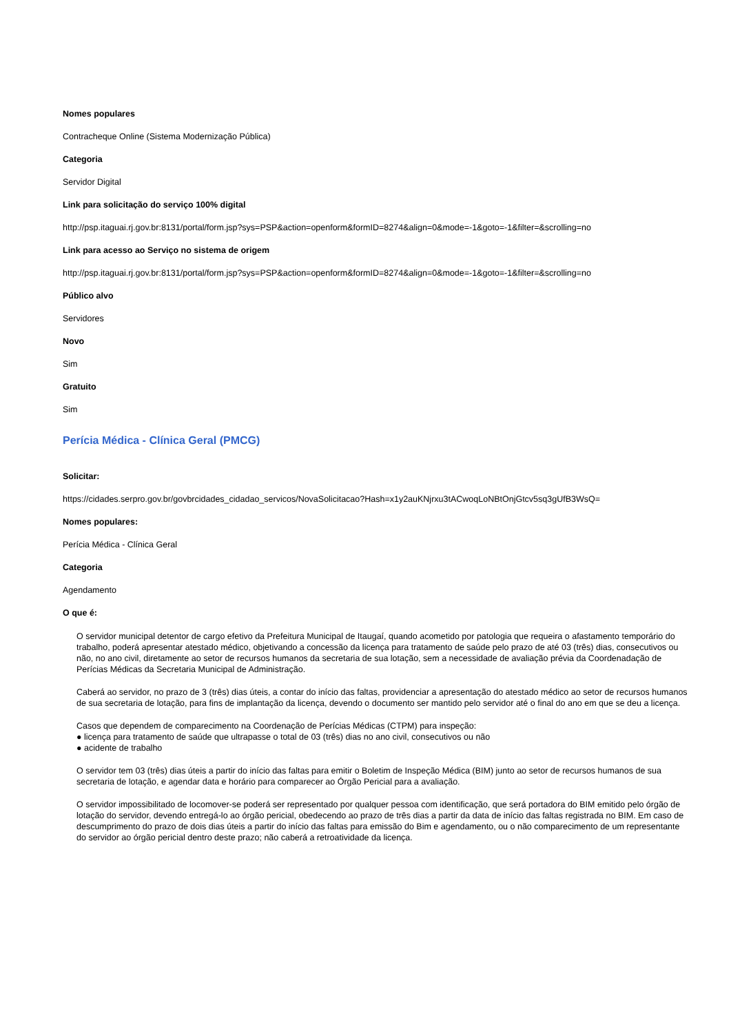Nomes populares
Contracheque Online (Sistema Modernização Pública)
Categoria
Servidor Digital
Link para solicitação do serviço 100% digital
http://psp.itaguai.rj.gov.br:8131/portal/form.jsp?sys=PSP&action=openform&formID=8274&align=0&mode=-1&goto=-1&filter=&scrolling=no
Link para acesso ao Serviço no sistema de origem
http://psp.itaguai.rj.gov.br:8131/portal/form.jsp?sys=PSP&action=openform&formID=8274&align=0&mode=-1&goto=-1&filter=&scrolling=no
Público alvo
Servidores
Novo
Sim
Gratuito
Sim
Perícia Médica - Clínica Geral (PMCG)
Solicitar:
https://cidades.serpro.gov.br/govbrcidades_cidadao_servicos/NovaSolicitacao?Hash=x1y2auKNjrxu3tACwoqLoNBtOnjGtcv5sq3gUfB3WsQ=
Nomes populares:
Perícia Médica - Clínica Geral
Categoria
Agendamento
O que é:
O servidor municipal detentor de cargo efetivo da Prefeitura Municipal de Itaugaí, quando acometido por patologia que requeira o afastamento temporário do trabalho, poderá apresentar atestado médico, objetivando a concessão da licença para tratamento de saúde pelo prazo de até 03 (três) dias, consecutivos ou não, no ano civil, diretamente ao setor de recursos humanos da secretaria de sua lotação, sem a necessidade de avaliação prévia da Coordenadação de Perícias Médicas da Secretaria Municipal de Administração.
Caberá ao servidor, no prazo de 3 (três) dias úteis, a contar do início das faltas, providenciar a apresentação do atestado médico ao setor de recursos humanos de sua secretaria de lotação, para fins de implantação da licença, devendo o documento ser mantido pelo servidor até o final do ano em que se deu a licença.
Casos que dependem de comparecimento na Coordenação de Perícias Médicas (CTPM) para inspeção:
● licença para tratamento de saúde que ultrapasse o total de 03 (três) dias no ano civil, consecutivos ou não
● acidente de trabalho
O servidor tem 03 (três) dias úteis a partir do início das faltas para emitir o Boletim de Inspeção Médica (BIM) junto ao setor de recursos humanos de sua secretaria de lotação, e agendar data e horário para comparecer ao Órgão Pericial para a avaliação.
O servidor impossibilitado de locomover-se poderá ser representado por qualquer pessoa com identificação, que será portadora do BIM emitido pelo órgão de lotação do servidor, devendo entregá-lo ao órgão pericial, obedecendo ao prazo de três dias a partir da data de início das faltas registrada no BIM. Em caso de descumprimento do prazo de dois dias úteis a partir do início das faltas para emissão do Bim e agendamento, ou o não comparecimento de um representante do servidor ao órgão pericial dentro deste prazo; não caberá a retroatividade da licença.